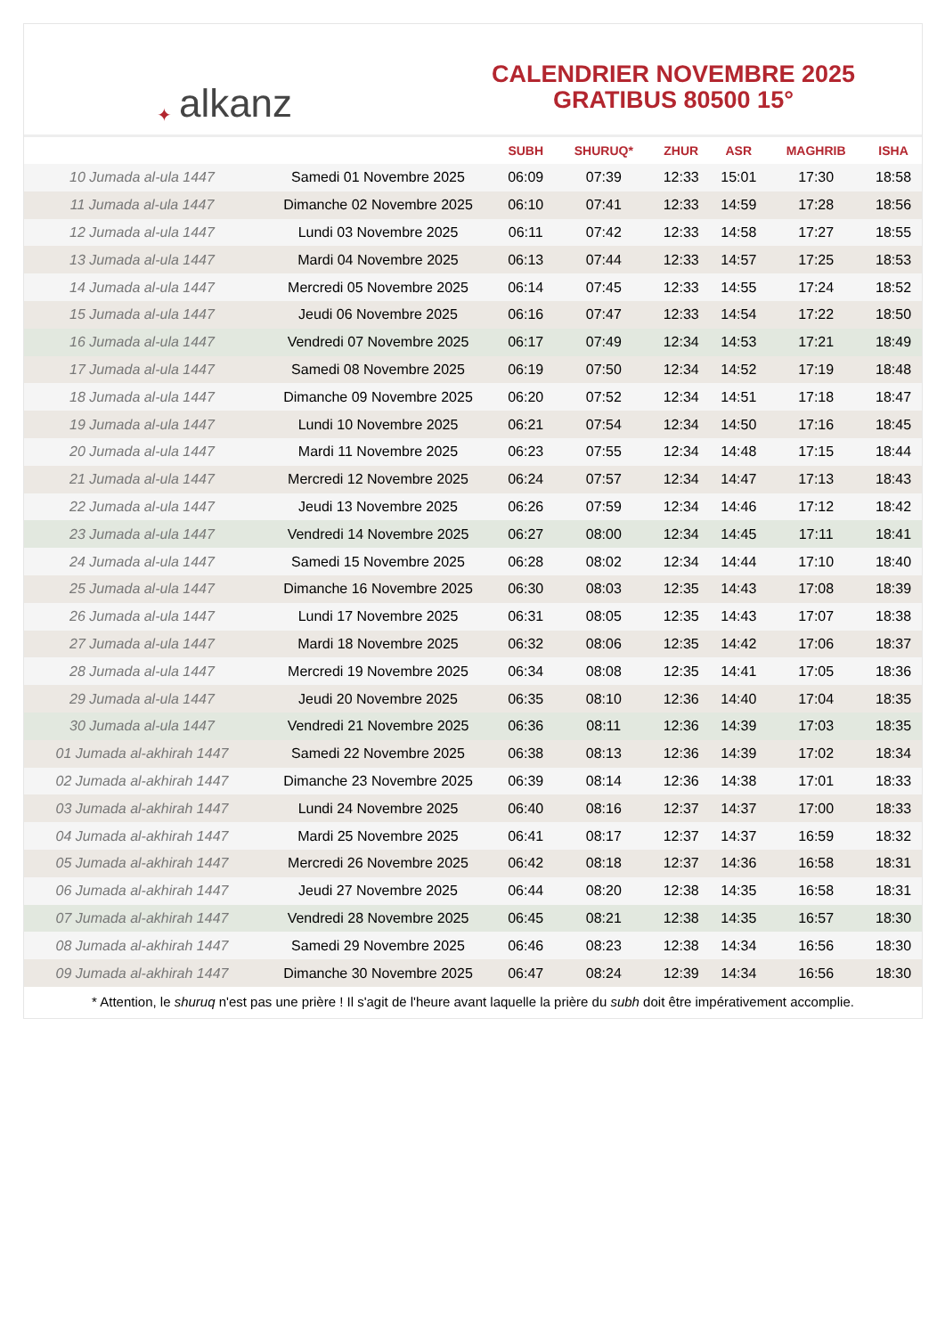✦ alkanz
CALENDRIER NOVEMBRE 2025
GRATIBUS 80500 15°
| | | SUBH | SHURUQ* | ZHUR | ASR | MAGHRIB | ISHA |
| --- | --- | --- | --- | --- | --- | --- | --- |
| 10 Jumada al-ula 1447 | Samedi 01 Novembre 2025 | 06:09 | 07:39 | 12:33 | 15:01 | 17:30 | 18:58 |
| 11 Jumada al-ula 1447 | Dimanche 02 Novembre 2025 | 06:10 | 07:41 | 12:33 | 14:59 | 17:28 | 18:56 |
| 12 Jumada al-ula 1447 | Lundi 03 Novembre 2025 | 06:11 | 07:42 | 12:33 | 14:58 | 17:27 | 18:55 |
| 13 Jumada al-ula 1447 | Mardi 04 Novembre 2025 | 06:13 | 07:44 | 12:33 | 14:57 | 17:25 | 18:53 |
| 14 Jumada al-ula 1447 | Mercredi 05 Novembre 2025 | 06:14 | 07:45 | 12:33 | 14:55 | 17:24 | 18:52 |
| 15 Jumada al-ula 1447 | Jeudi 06 Novembre 2025 | 06:16 | 07:47 | 12:33 | 14:54 | 17:22 | 18:50 |
| 16 Jumada al-ula 1447 | Vendredi 07 Novembre 2025 | 06:17 | 07:49 | 12:34 | 14:53 | 17:21 | 18:49 |
| 17 Jumada al-ula 1447 | Samedi 08 Novembre 2025 | 06:19 | 07:50 | 12:34 | 14:52 | 17:19 | 18:48 |
| 18 Jumada al-ula 1447 | Dimanche 09 Novembre 2025 | 06:20 | 07:52 | 12:34 | 14:51 | 17:18 | 18:47 |
| 19 Jumada al-ula 1447 | Lundi 10 Novembre 2025 | 06:21 | 07:54 | 12:34 | 14:50 | 17:16 | 18:45 |
| 20 Jumada al-ula 1447 | Mardi 11 Novembre 2025 | 06:23 | 07:55 | 12:34 | 14:48 | 17:15 | 18:44 |
| 21 Jumada al-ula 1447 | Mercredi 12 Novembre 2025 | 06:24 | 07:57 | 12:34 | 14:47 | 17:13 | 18:43 |
| 22 Jumada al-ula 1447 | Jeudi 13 Novembre 2025 | 06:26 | 07:59 | 12:34 | 14:46 | 17:12 | 18:42 |
| 23 Jumada al-ula 1447 | Vendredi 14 Novembre 2025 | 06:27 | 08:00 | 12:34 | 14:45 | 17:11 | 18:41 |
| 24 Jumada al-ula 1447 | Samedi 15 Novembre 2025 | 06:28 | 08:02 | 12:34 | 14:44 | 17:10 | 18:40 |
| 25 Jumada al-ula 1447 | Dimanche 16 Novembre 2025 | 06:30 | 08:03 | 12:35 | 14:43 | 17:08 | 18:39 |
| 26 Jumada al-ula 1447 | Lundi 17 Novembre 2025 | 06:31 | 08:05 | 12:35 | 14:43 | 17:07 | 18:38 |
| 27 Jumada al-ula 1447 | Mardi 18 Novembre 2025 | 06:32 | 08:06 | 12:35 | 14:42 | 17:06 | 18:37 |
| 28 Jumada al-ula 1447 | Mercredi 19 Novembre 2025 | 06:34 | 08:08 | 12:35 | 14:41 | 17:05 | 18:36 |
| 29 Jumada al-ula 1447 | Jeudi 20 Novembre 2025 | 06:35 | 08:10 | 12:36 | 14:40 | 17:04 | 18:35 |
| 30 Jumada al-ula 1447 | Vendredi 21 Novembre 2025 | 06:36 | 08:11 | 12:36 | 14:39 | 17:03 | 18:35 |
| 01 Jumada al-akhirah 1447 | Samedi 22 Novembre 2025 | 06:38 | 08:13 | 12:36 | 14:39 | 17:02 | 18:34 |
| 02 Jumada al-akhirah 1447 | Dimanche 23 Novembre 2025 | 06:39 | 08:14 | 12:36 | 14:38 | 17:01 | 18:33 |
| 03 Jumada al-akhirah 1447 | Lundi 24 Novembre 2025 | 06:40 | 08:16 | 12:37 | 14:37 | 17:00 | 18:33 |
| 04 Jumada al-akhirah 1447 | Mardi 25 Novembre 2025 | 06:41 | 08:17 | 12:37 | 14:37 | 16:59 | 18:32 |
| 05 Jumada al-akhirah 1447 | Mercredi 26 Novembre 2025 | 06:42 | 08:18 | 12:37 | 14:36 | 16:58 | 18:31 |
| 06 Jumada al-akhirah 1447 | Jeudi 27 Novembre 2025 | 06:44 | 08:20 | 12:38 | 14:35 | 16:58 | 18:31 |
| 07 Jumada al-akhirah 1447 | Vendredi 28 Novembre 2025 | 06:45 | 08:21 | 12:38 | 14:35 | 16:57 | 18:30 |
| 08 Jumada al-akhirah 1447 | Samedi 29 Novembre 2025 | 06:46 | 08:23 | 12:38 | 14:34 | 16:56 | 18:30 |
| 09 Jumada al-akhirah 1447 | Dimanche 30 Novembre 2025 | 06:47 | 08:24 | 12:39 | 14:34 | 16:56 | 18:30 |
* Attention, le shuruq n'est pas une prière ! Il s'agit de l'heure avant laquelle la prière du subh doit être impérativement accomplie.